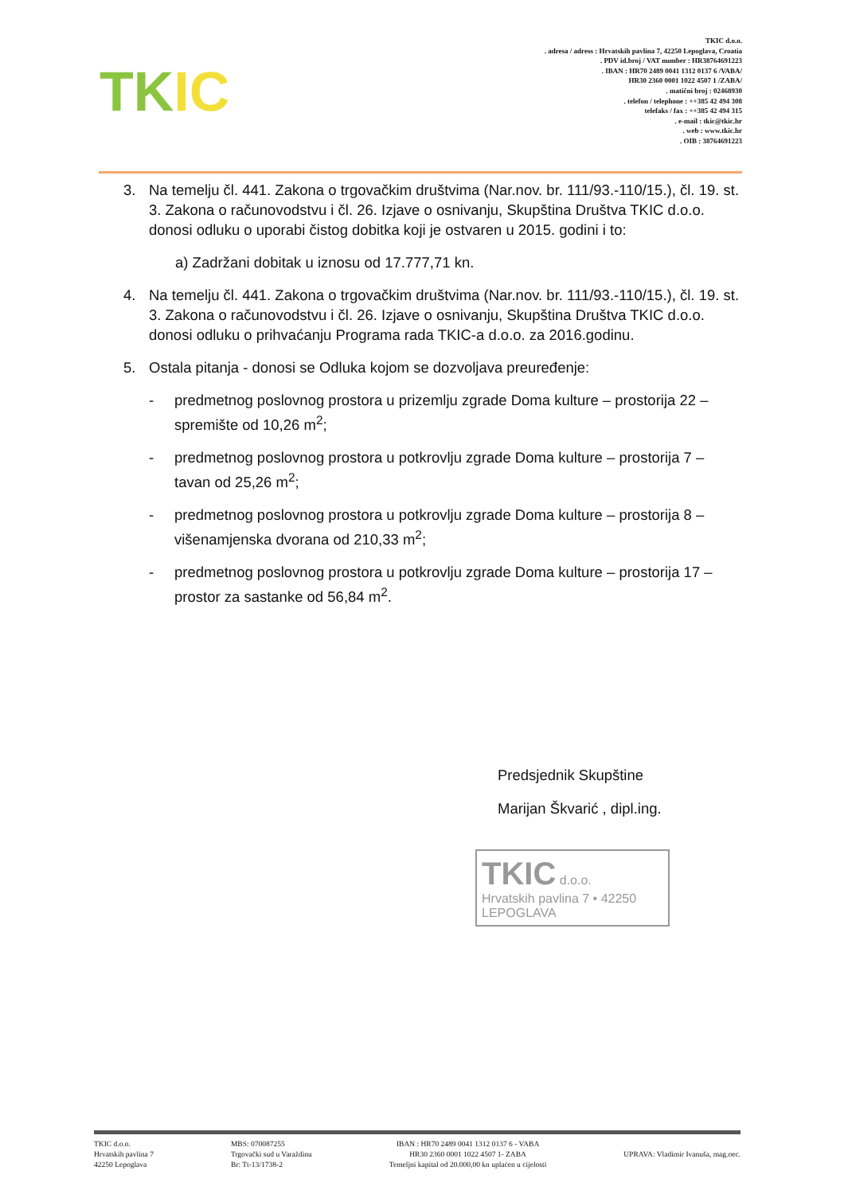TKIC
TKIC d.o.o.
. adresa / adress : Hrvatskih pavlina 7, 42250 Lepoglava, Croatia
. PDV id.broj / VAT number : HR38764691223
. IBAN : HR70 2489 0041 1312 0137 6 /VABA/
HR30 2360 0001 1022 4507 1 /ZABA/
. matični broj : 02468930
. telefon / telephone : ++385 42 494 308
telefaks / fax : ++385 42 494 315
. e-mail : tkic@tkic.hr
. web : www.tkic.hr
. OIB : 38764691223
3. Na temelju čl. 441. Zakona o trgovačkim društvima (Nar.nov. br. 111/93.-110/15.), čl. 19. st. 3. Zakona o računovodstvu i čl. 26. Izjave o osnivanju, Skupština Društva TKIC d.o.o. donosi odluku o uporabi čistog dobitka koji je ostvaren u 2015. godini i to:
a) Zadržani dobitak u iznosu od 17.777,71 kn.
4. Na temelju čl. 441. Zakona o trgovačkim društvima (Nar.nov. br. 111/93.-110/15.), čl. 19. st. 3. Zakona o računovodstvu i čl. 26. Izjave o osnivanju, Skupština Društva TKIC d.o.o. donosi odluku o prihvaćanju Programa rada TKIC-a d.o.o. za 2016.godinu.
5. Ostala pitanja - donosi se Odluka kojom se dozvoljava preuređenje:
- predmetnog poslovnog prostora u prizemlju zgrade Doma kulture – prostorija 22 – spremište od 10,26 m<sup>2</sup>;
- predmetnog poslovnog prostora u potkrovlju zgrade Doma kulture – prostorija 7 – tavan od 25,26 m<sup>2</sup>;
- predmetnog poslovnog prostora u potkrovlju zgrade Doma kulture – prostorija 8 – višenamjenska dvorana od 210,33 m<sup>2</sup>;
- predmetnog poslovnog prostora u potkrovlju zgrade Doma kulture – prostorija 17 – prostor za sastanke od 56,84 m<sup>2</sup>.
Predsjednik Skupštine
Marijan Škvarić , dipl.ing.
TKIC d.o.o.
Hrvatskih pavlina 7 • 42250 LEPOGLAVA
TKIC d.o.o.
Hrvatskih pavlina 7
42250 Lepoglava
MBS: 070087255
Trgovački sud u Varaždinu
Br: Tt-13/1738-2
IBAN : HR70 2489 0041 1312 0137 6 - VABA
HR30 2360 0001 1022 4507 1- ZABA
Temeljni kapital od 20.000,00 kn uplaćen u cijelosti
UPRAVA: Vladimir Ivanuša, mag.oec.